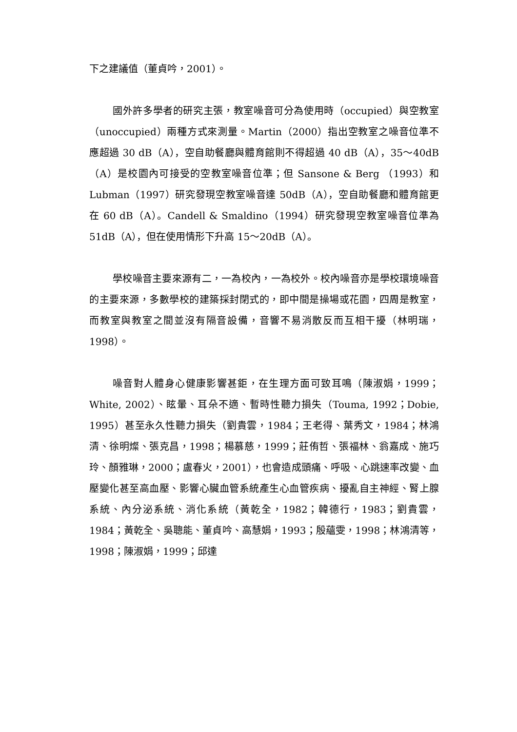下之建議值（董貞吟，2001）。
國外許多學者的研究主張，教室噪音可分為使用時（occupied）與空教室（unoccupied）兩種方式來測量。Martin（2000）指出空教室之噪音位準不應超過 30 dB（A），空自助餐廳與體育館則不得超過 40 dB（A），35～40dB（A）是校園內可接受的空教室噪音位準；但 Sansone & Berg （1993）和 Lubman（1997）研究發現空教室噪音達 50dB（A），空自助餐廳和體育館更在 60 dB（A）。Candell & Smaldino（1994）研究發現空教室噪音位準為 51dB（A），但在使用情形下升高 15～20dB（A）。
學校噪音主要來源有二，一為校內，一為校外。校內噪音亦是學校環境噪音的主要來源，多數學校的建築採封閉式的，即中間是操場或花園，四周是教室，而教室與教室之間並沒有隔音設備，音響不易消散反而互相干擾（林明瑞，1998）。
噪音對人體身心健康影響甚鉅，在生理方面可致耳鳴（陳淑娟，1999；White, 2002）、眩暈、耳朵不適、暫時性聽力損失（Touma, 1992；Dobie, 1995）甚至永久性聽力損失（劉貴雲，1984；王老得、葉秀文，1984；林鴻清、徐明燦、張克昌，1998；楊慕慈，1999；莊侑哲、張福林、翁嘉成、施巧玲、顏雅琳，2000；盧春火，2001），也會造成頭痛、呼吸、心跳速率改變、血壓變化甚至高血壓、影響心臟血管系統產生心血管疾病、擾亂自主神經、腎上腺系統、內分泌系統、消化系統（黃乾全，1982；韓德行，1983；劉貴雲，1984；黃乾全、吳聰能、董貞吟、高慧娟，1993；殷蘊雯，1998；林鴻清等，1998；陳淑娟，1999；邱達